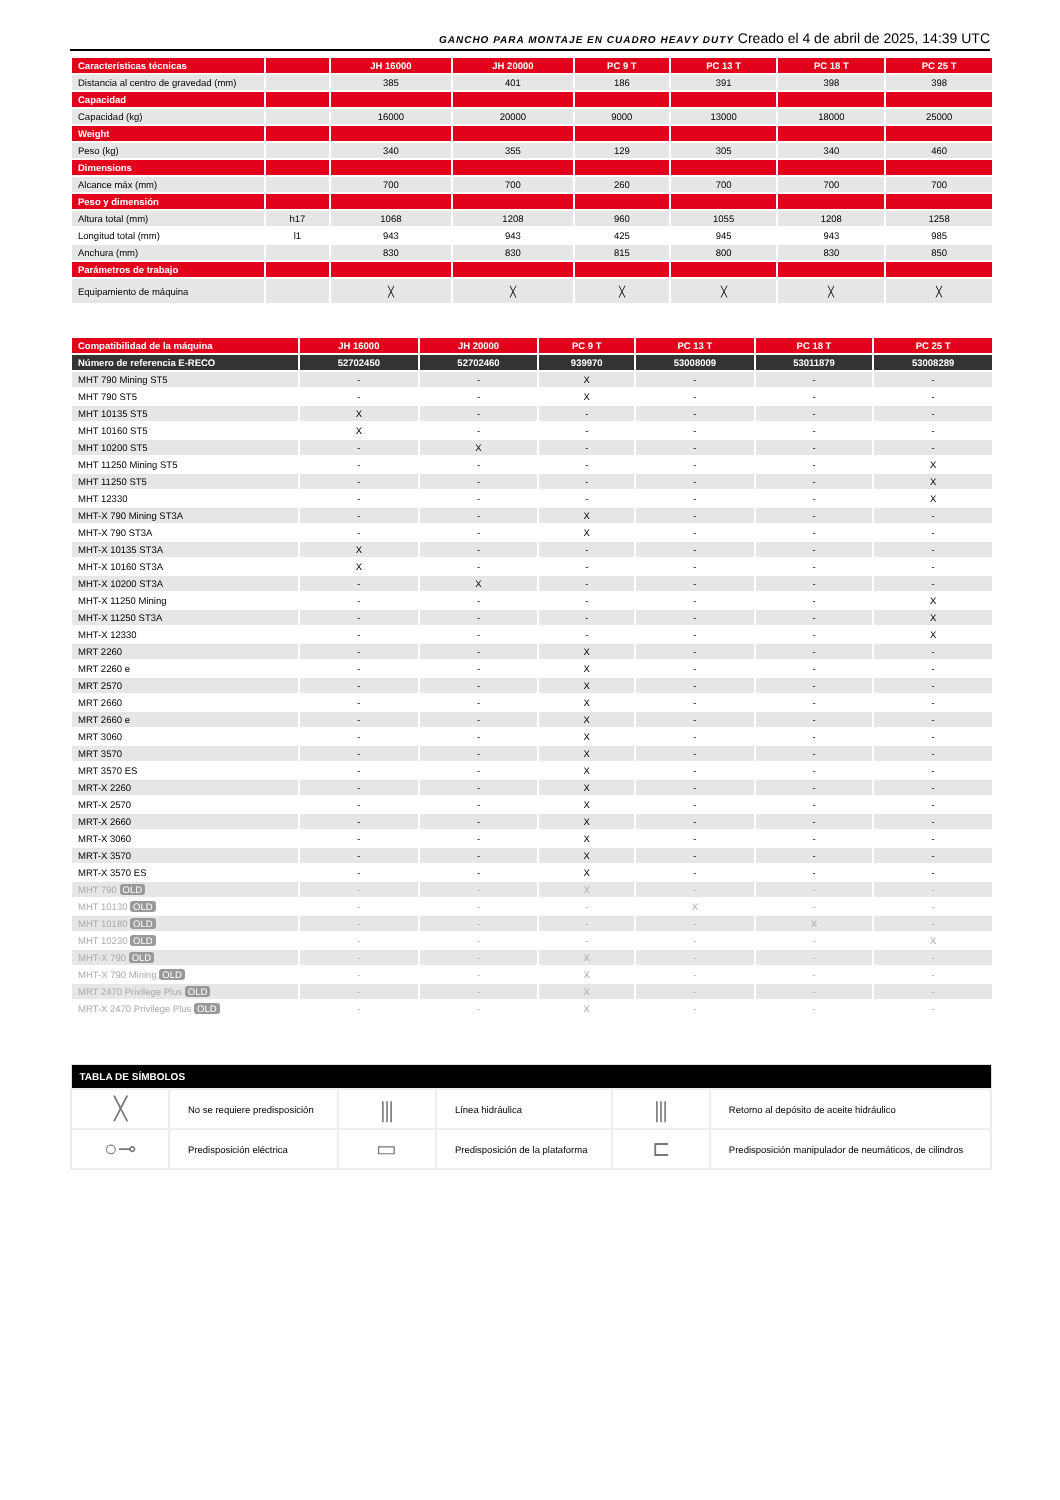GANCHO PARA MONTAJE EN CUADRO HEAVY DUTY Creado el 4 de abril de 2025, 14:39 UTC
| Características técnicas | | JH 16000 | JH 20000 | PC 9 T | PC 13 T | PC 18 T | PC 25 T |
| --- | --- | --- | --- | --- | --- | --- | --- |
| Distancia al centro de gravedad (mm) | | 385 | 401 | 186 | 391 | 398 | 398 |
| Capacidad | | | | | | | |
| Capacidad (kg) | | 16000 | 20000 | 9000 | 13000 | 18000 | 25000 |
| Weight | | | | | | | |
| Peso (kg) | | 340 | 355 | 129 | 305 | 340 | 460 |
| Dimensions | | | | | | | |
| Alcance máx (mm) | | 700 | 700 | 260 | 700 | 700 | 700 |
| Peso y dimensión | | | | | | | |
| Altura total (mm) | h17 | 1068 | 1208 | 960 | 1055 | 1208 | 1258 |
| Longitud total (mm) | l1 | 943 | 943 | 425 | 945 | 943 | 985 |
| Anchura (mm) | | 830 | 830 | 815 | 800 | 830 | 850 |
| Parámetros de trabajo | | | | | | | |
| Equipamiento de máquina | | ╳ | ╳ | ╳ | ╳ | ╳ | ╳ |
| Compatibilidad de la máquina | JH 16000 | JH 20000 | PC 9 T | PC 13 T | PC 18 T | PC 25 T |
| --- | --- | --- | --- | --- | --- | --- |
| Número de referencia E-RECO | 52702450 | 52702460 | 939970 | 53008009 | 53011879 | 53008289 |
| MHT 790 Mining ST5 | - | - | X | - | - | - |
| MHT 790 ST5 | - | - | X | - | - | - |
| MHT 10135 ST5 | X | - | - | - | - | - |
| MHT 10160 ST5 | X | - | - | - | - | - |
| MHT 10200 ST5 | - | X | - | - | - | - |
| MHT 11250 Mining ST5 | - | - | - | - | - | X |
| MHT 11250 ST5 | - | - | - | - | - | X |
| MHT 12330 | - | - | - | - | - | X |
| MHT-X 790 Mining ST3A | - | - | X | - | - | - |
| MHT-X 790 ST3A | - | - | X | - | - | - |
| MHT-X 10135 ST3A | X | - | - | - | - | - |
| MHT-X 10160 ST3A | X | - | - | - | - | - |
| MHT-X 10200 ST3A | - | X | - | - | - | - |
| MHT-X 11250 Mining | - | - | - | - | - | X |
| MHT-X 11250 ST3A | - | - | - | - | - | X |
| MHT-X 12330 | - | - | - | - | - | X |
| MRT 2260 | - | - | X | - | - | - |
| MRT 2260 e | - | - | X | - | - | - |
| MRT 2570 | - | - | X | - | - | - |
| MRT 2660 | - | - | X | - | - | - |
| MRT 2660 e | - | - | X | - | - | - |
| MRT 3060 | - | - | X | - | - | - |
| MRT 3570 | - | - | X | - | - | - |
| MRT 3570 ES | - | - | X | - | - | - |
| MRT-X 2260 | - | - | X | - | - | - |
| MRT-X 2570 | - | - | X | - | - | - |
| MRT-X 2660 | - | - | X | - | - | - |
| MRT-X 3060 | - | - | X | - | - | - |
| MRT-X 3570 | - | - | X | - | - | - |
| MRT-X 3570 ES | - | - | X | - | - | - |
| MHT 790 OLD | - | - | X | - | - | - |
| MHT 10130 OLD | - | - | - | X | - | - |
| MHT 10180 OLD | - | - | - | - | X | - |
| MHT 10230 OLD | - | - | - | - | - | X |
| MHT-X 790 OLD | - | - | X | - | - | - |
| MHT-X 790 Mining OLD | - | - | X | - | - | - |
| MRT 2470 Privilege Plus OLD | - | - | X | - | - | - |
| MRT-X 2470 Privilege Plus OLD | - | - | X | - | - | - |
| TABLA DE SÍMBOLOS | | | | | |
| --- | --- | --- | --- | --- | --- |
| ╳ | No se requiere predisposición | ⫼ | Línea hidráulica | ⫼ | Retorno al depósito de aceite hidráulico |
| ○⊸ | Predisposición eléctrica | ▭ | Predisposición de la plataforma | ⊏ | Predisposición manipulador de neumáticos, de cilindros |